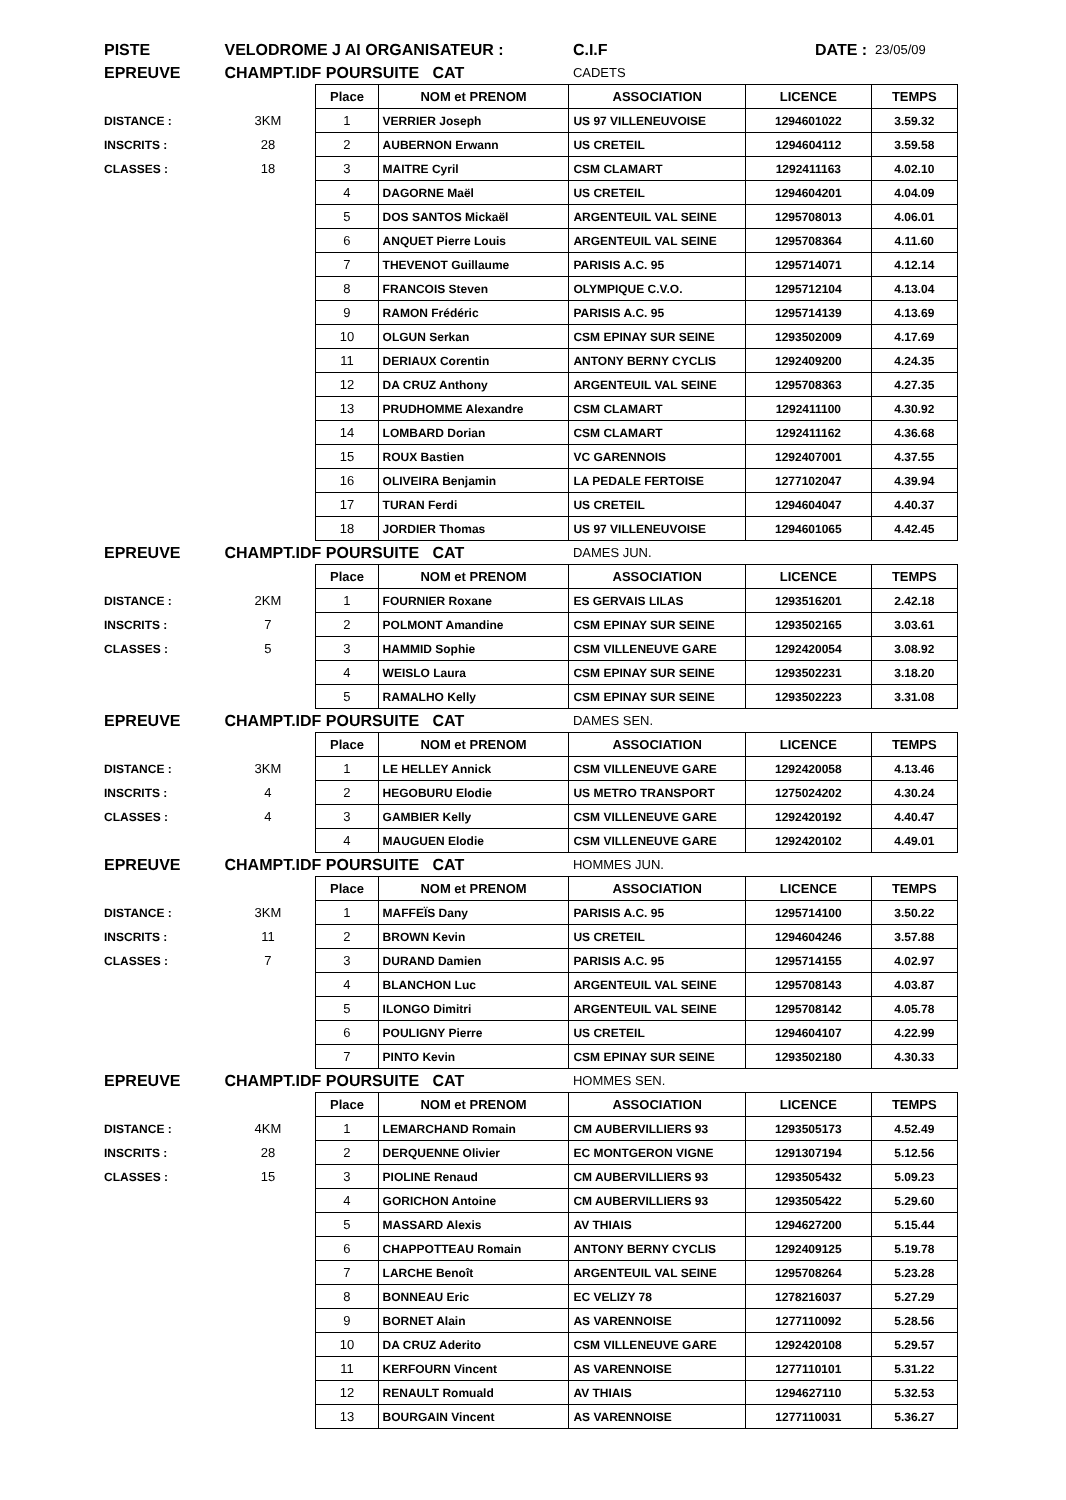| PISTE | VELODROME J AI ORGANISATEUR : | | | C.I.F | DATE : | 23/05/09 |
| EPREUVE | CHAMPT.IDF POURSUITE CAT | | | CADETS | | |
| | | Place | NOM et PRENOM | ASSOCIATION | LICENCE | TEMPS |
| DISTANCE : | 3KM | 1 | VERRIER Joseph | US 97 VILLENEUVOISE | 1294601022 | 3.59.32 |
| INSCRITS : | 28 | 2 | AUBERNON Erwann | US CRETEIL | 1294604112 | 3.59.58 |
| CLASSES : | 18 | 3 | MAITRE Cyril | CSM CLAMART | 1292411163 | 4.02.10 |
| | | 4 | DAGORNE Maël | US CRETEIL | 1294604201 | 4.04.09 |
| | | 5 | DOS SANTOS Mickaël | ARGENTEUIL VAL SEINE | 1295708013 | 4.06.01 |
| | | 6 | ANQUET Pierre Louis | ARGENTEUIL VAL SEINE | 1295708364 | 4.11.60 |
| | | 7 | THEVENOT Guillaume | PARISIS A.C. 95 | 1295714071 | 4.12.14 |
| | | 8 | FRANCOIS Steven | OLYMPIQUE C.V.O. | 1295712104 | 4.13.04 |
| | | 9 | RAMON Frédéric | PARISIS A.C. 95 | 1295714139 | 4.13.69 |
| | | 10 | OLGUN Serkan | CSM EPINAY SUR SEINE | 1293502009 | 4.17.69 |
| | | 11 | DERIAUX Corentin | ANTONY BERNY CYCLIS | 1292409200 | 4.24.35 |
| | | 12 | DA CRUZ Anthony | ARGENTEUIL VAL SEINE | 1295708363 | 4.27.35 |
| | | 13 | PRUDHOMME Alexandre | CSM CLAMART | 1292411100 | 4.30.92 |
| | | 14 | LOMBARD Dorian | CSM CLAMART | 1292411162 | 4.36.68 |
| | | 15 | ROUX Bastien | VC GARENNOIS | 1292407001 | 4.37.55 |
| | | 16 | OLIVEIRA Benjamin | LA PEDALE FERTOISE | 1277102047 | 4.39.94 |
| | | 17 | TURAN Ferdi | US CRETEIL | 1294604047 | 4.40.37 |
| | | 18 | JORDIER Thomas | US 97 VILLENEUVOISE | 1294601065 | 4.42.45 |
| EPREUVE | CHAMPT.IDF POURSUITE CAT | | | DAMES JUN. | | |
| | | Place | NOM et PRENOM | ASSOCIATION | LICENCE | TEMPS |
| DISTANCE : | 2KM | 1 | FOURNIER Roxane | ES GERVAIS LILAS | 1293516201 | 2.42.18 |
| INSCRITS : | 7 | 2 | POLMONT Amandine | CSM EPINAY SUR SEINE | 1293502165 | 3.03.61 |
| CLASSES : | 5 | 3 | HAMMID Sophie | CSM VILLENEUVE GARE | 1292420054 | 3.08.92 |
| | | 4 | WEISLO Laura | CSM EPINAY SUR SEINE | 1293502231 | 3.18.20 |
| | | 5 | RAMALHO Kelly | CSM EPINAY SUR SEINE | 1293502223 | 3.31.08 |
| EPREUVE | CHAMPT.IDF POURSUITE CAT | | | DAMES SEN. | | |
| | | Place | NOM et PRENOM | ASSOCIATION | LICENCE | TEMPS |
| DISTANCE : | 3KM | 1 | LE HELLEY Annick | CSM VILLENEUVE GARE | 1292420058 | 4.13.46 |
| INSCRITS : | 4 | 2 | HEGOBURU Elodie | US METRO TRANSPORT | 1275024202 | 4.30.24 |
| CLASSES : | 4 | 3 | GAMBIER Kelly | CSM VILLENEUVE GARE | 1292420192 | 4.40.47 |
| | | 4 | MAUGUEN Elodie | CSM VILLENEUVE GARE | 1292420102 | 4.49.01 |
| EPREUVE | CHAMPT.IDF POURSUITE CAT | | | HOMMES JUN. | | |
| | | Place | NOM et PRENOM | ASSOCIATION | LICENCE | TEMPS |
| DISTANCE : | 3KM | 1 | MAFFEÏS Dany | PARISIS A.C. 95 | 1295714100 | 3.50.22 |
| INSCRITS : | 11 | 2 | BROWN Kevin | US CRETEIL | 1294604246 | 3.57.88 |
| CLASSES : | 7 | 3 | DURAND Damien | PARISIS A.C. 95 | 1295714155 | 4.02.97 |
| | | 4 | BLANCHON Luc | ARGENTEUIL VAL SEINE | 1295708143 | 4.03.87 |
| | | 5 | ILONGO Dimitri | ARGENTEUIL VAL SEINE | 1295708142 | 4.05.78 |
| | | 6 | POULIGNY Pierre | US CRETEIL | 1294604107 | 4.22.99 |
| | | 7 | PINTO Kevin | CSM EPINAY SUR SEINE | 1293502180 | 4.30.33 |
| EPREUVE | CHAMPT.IDF POURSUITE CAT | | | HOMMES SEN. | | |
| | | Place | NOM et PRENOM | ASSOCIATION | LICENCE | TEMPS |
| DISTANCE : | 4KM | 1 | LEMARCHAND Romain | CM AUBERVILLIERS 93 | 1293505173 | 4.52.49 |
| INSCRITS : | 28 | 2 | DERQUENNE Olivier | EC MONTGERON VIGNE | 1291307194 | 5.12.56 |
| CLASSES : | 15 | 3 | PIOLINE Renaud | CM AUBERVILLIERS 93 | 1293505432 | 5.09.23 |
| | | 4 | GORICHON Antoine | CM AUBERVILLIERS 93 | 1293505422 | 5.29.60 |
| | | 5 | MASSARD Alexis | AV THIAIS | 1294627200 | 5.15.44 |
| | | 6 | CHAPPOTTEAU Romain | ANTONY BERNY CYCLIS | 1292409125 | 5.19.78 |
| | | 7 | LARCHE Benoît | ARGENTEUIL VAL SEINE | 1295708264 | 5.23.28 |
| | | 8 | BONNEAU Eric | EC VELIZY 78 | 1278216037 | 5.27.29 |
| | | 9 | BORNET Alain | AS VARENNOISE | 1277110092 | 5.28.56 |
| | | 10 | DA CRUZ Aderito | CSM VILLENEUVE GARE | 1292420108 | 5.29.57 |
| | | 11 | KERFOURN Vincent | AS VARENNOISE | 1277110101 | 5.31.22 |
| | | 12 | RENAULT Romuald | AV THIAIS | 1294627110 | 5.32.53 |
| | | 13 | BOURGAIN Vincent | AS VARENNOISE | 1277110031 | 5.36.27 |